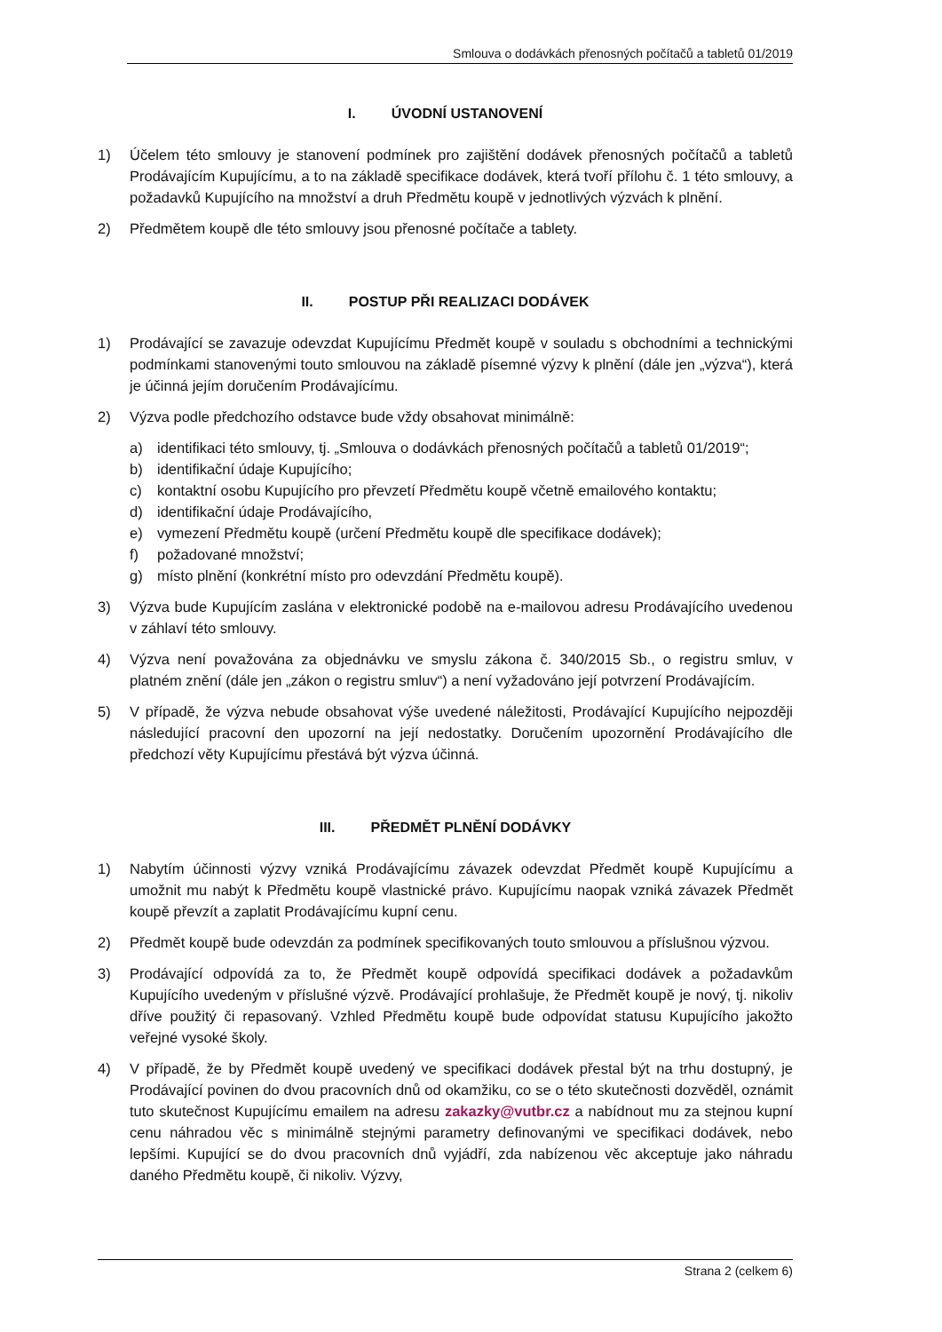Smlouva o dodávkách přenosných počítačů a tabletů 01/2019
I. ÚVODNÍ USTANOVENÍ
1) Účelem této smlouvy je stanovení podmínek pro zajištění dodávek přenosných počítačů a tabletů Prodávajícím Kupujícímu, a to na základě specifikace dodávek, která tvoří přílohu č. 1 této smlouvy, a požadavků Kupujícího na množství a druh Předmětu koupě v jednotlivých výzvách k plnění.
2) Předmětem koupě dle této smlouvy jsou přenosné počítače a tablety.
II. POSTUP PŘI REALIZACI DODÁVEK
1) Prodávající se zavazuje odevzdat Kupujícímu Předmět koupě v souladu s obchodními a technickými podmínkami stanovenými touto smlouvou na základě písemné výzvy k plnění (dále jen „výzva“), která je účinná jejím doručením Prodávajícímu.
2) Výzva podle předchozího odstavce bude vždy obsahovat minimálně:
a) identifikaci této smlouvy, tj. „Smlouva o dodávkách přenosných počítačů a tabletů 01/2019“;
b) identifikační údaje Kupujícího;
c) kontaktní osobu Kupujícího pro převzetí Předmětu koupě včetně emailového kontaktu;
d) identifikační údaje Prodávajícího,
e) vymezení Předmětu koupě (určení Předmětu koupě dle specifikace dodávek);
f) požadované množství;
g) místo plnění (konkrétní místo pro odevzdání Předmětu koupě).
3) Výzva bude Kupujícím zaslána v elektronické podobě na e-mailovou adresu Prodávajícího uvedenou v záhlaví této smlouvy.
4) Výzva není považována za objednávku ve smyslu zákona č. 340/2015 Sb., o registru smluv, v platném znění (dále jen „zákon o registru smluv“) a není vyžadováno její potvrzení Prodávajícím.
5) V případě, že výzva nebude obsahovat výše uvedené náležitosti, Prodávající Kupujícího nejpozději následující pracovní den upozorní na její nedostatky. Doručením upozornění Prodávajícího dle předchozí věty Kupujícímu přestává být výzva účinná.
III. PŘEDMĚT PLNĚNÍ DODÁVKY
1) Nabytím účinnosti výzvy vzniká Prodávajícímu závazek odevzdat Předmět koupě Kupujícímu a umožnit mu nabýt k Předmětu koupě vlastnické právo. Kupujícímu naopak vzniká závazek Předmět koupě převzít a zaplatit Prodávajícímu kupní cenu.
2) Předmět koupě bude odevzdán za podmínek specifikovaných touto smlouvou a příslušnou výzvou.
3) Prodávající odpovídá za to, že Předmět koupě odpovídá specifikaci dodávek a požadavkům Kupujícího uvedeným v příslušné výzvě. Prodávající prohlašuje, že Předmět koupě je nový, tj. nikoliv dříve použitý či repasovaný. Vzhled Předmětu koupě bude odpovídat statusu Kupujícího jakožto veřejné vysoké školy.
4) V případě, že by Předmět koupě uvedený ve specifikaci dodávek přestal být na trhu dostupný, je Prodávající povinen do dvou pracovních dnů od okamžiku, co se o této skutečnosti dozvěděl, oznámit tuto skutečnost Kupujícímu emailem na adresu zakazky@vutbr.cz a nabídnout mu za stejnou kupní cenu náhradou věc s minimálně stejnými parametry definovanými ve specifikaci dodávek, nebo lepšími. Kupující se do dvou pracovních dnů vyjádří, zda nabízenou věc akceptuje jako náhradu daného Předmětu koupě, či nikoliv. Výzvy,
Strana 2 (celkem 6)